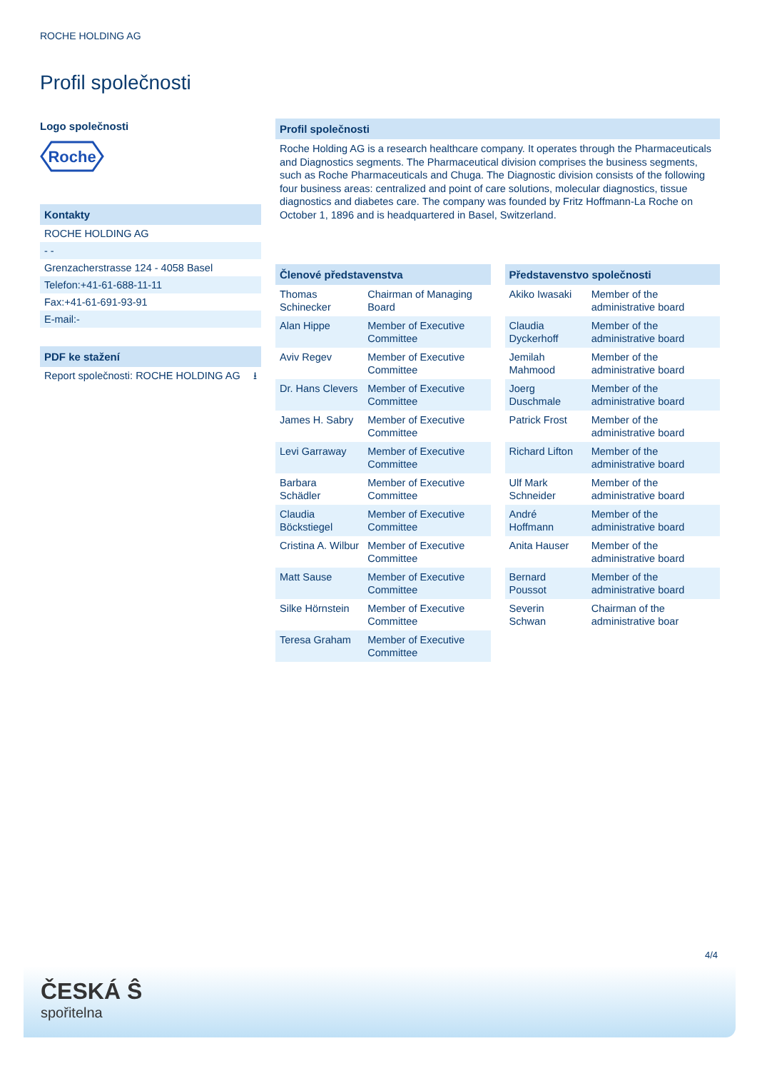ROCHE HOLDING AG
Profil společnosti
Logo společnosti
Roche
Kontakty
ROCHE HOLDING AG
- -
Grenzacherstrasse 124 - 4058 Basel
Telefon:+41-61-688-11-11
Fax:+41-61-691-93-91
E-mail:-
PDF ke stažení
Report společnosti: ROCHE HOLDING AG ⭳
Profil společnosti
Roche Holding AG is a research healthcare company. It operates through the Pharmaceuticals and Diagnostics segments. The Pharmaceutical division comprises the business segments, such as Roche Pharmaceuticals and Chuga. The Diagnostic division consists of the following four business areas: centralized and point of care solutions, molecular diagnostics, tissue diagnostics and diabetes care. The company was founded by Fritz Hoffmann-La Roche on October 1, 1896 and is headquartered in Basel, Switzerland.
Členové představenstva
| Thomas Schinecker | Chairman of Managing Board |
| Alan Hippe | Member of Executive Committee |
| Aviv Regev | Member of Executive Committee |
| Dr. Hans Clevers | Member of Executive Committee |
| James H. Sabry | Member of Executive Committee |
| Levi Garraway | Member of Executive Committee |
| Barbara Schädler | Member of Executive Committee |
| Claudia Böckstiegel | Member of Executive Committee |
| Cristina A. Wilbur | Member of Executive Committee |
| Matt Sause | Member of Executive Committee |
| Silke Hörnstein | Member of Executive Committee |
| Teresa Graham | Member of Executive Committee |
Představenstvo společnosti
| Akiko Iwasaki | Member of the administrative board |
| Claudia Dyckerhoff | Member of the administrative board |
| Jemilah Mahmood | Member of the administrative board |
| Joerg Duschmale | Member of the administrative board |
| Patrick Frost | Member of the administrative board |
| Richard Lifton | Member of the administrative board |
| Ulf Mark Schneider | Member of the administrative board |
| André Hoffmann | Member of the administrative board |
| Anita Hauser | Member of the administrative board |
| Bernard Poussot | Member of the administrative board |
| Severin Schwan | Chairman of the administrative boar |
4/4
ČESKÁ Ŝ
spořitelna